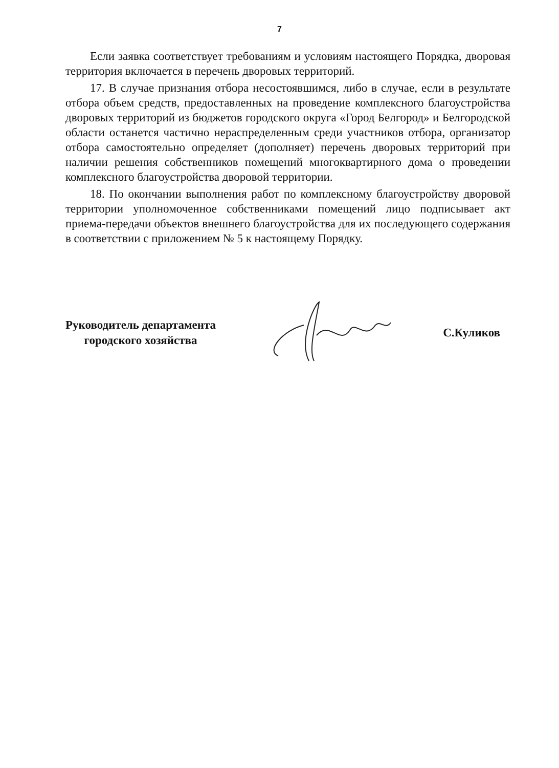7
Если заявка соответствует требованиям и условиям настоящего Порядка, дворовая территория включается в перечень дворовых территорий.
17. В случае признания отбора несостоявшимся, либо в случае, если в результате отбора объем средств, предоставленных на проведение комплексного благоустройства дворовых территорий из бюджетов городского округа «Город Белгород» и Белгородской области останется частично нераспределенным среди участников отбора, организатор отбора самостоятельно определяет (дополняет) перечень дворовых территорий при наличии решения собственников помещений многоквартирного дома о проведении комплексного благоустройства дворовой территории.
18. По окончании выполнения работ по комплексному благоустройству дворовой территории уполномоченное собственниками помещений лицо подписывает акт приема-передачи объектов внешнего благоустройства для их последующего содержания в соответствии с приложением № 5 к настоящему Порядку.
Руководитель департамента
городского хозяйства
С.Куликов